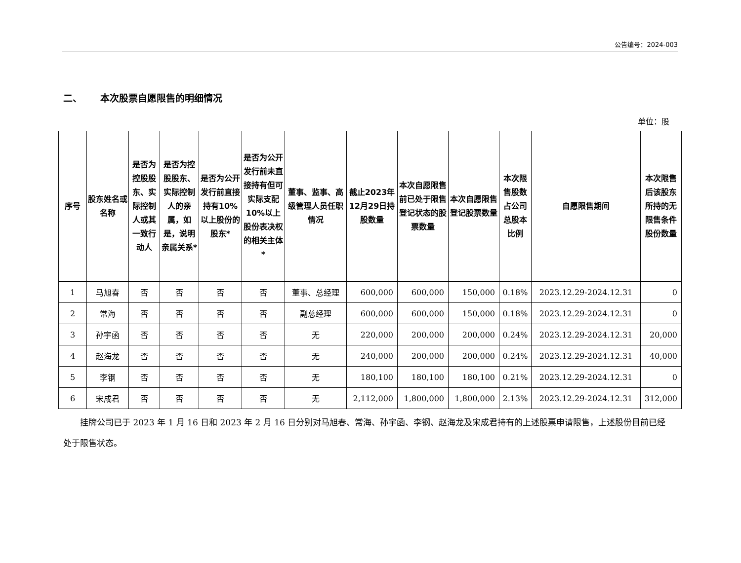公告编号：2024-003
二、 本次股票自愿限售的明细情况
单位：股
| 序号 | 股东姓名或名称 | 是否为控股股东、实际控制人或其一致行动人 | 是否为控股股东、实际控制人的亲属，如是，说明亲属关系* | 是否为公开发行前直接持有10%以上股份的股东* | 是否为公开发行前未直接持有但可实际支配10%以上股份表决权的相关主体* | 董事、监事、高级管理人员任职情况 | 截止2023年12月29日持股数量 | 本次自愿限售前已处于限售登记状态的股票数量 | 本次自愿限售登记股票数量 | 本次限售股数占公司总股本比例 | 自愿限售期间 | 本次限售后该股东所持的无限售条件股份数量 |
| --- | --- | --- | --- | --- | --- | --- | --- | --- | --- | --- | --- | --- |
| 1 | 马旭春 | 否 | 否 | 否 | 否 | 董事、总经理 | 600,000 | 600,000 | 150,000 | 0.18% | 2023.12.29-2024.12.31 | 0 |
| 2 | 常海 | 否 | 否 | 否 | 否 | 副总经理 | 600,000 | 600,000 | 150,000 | 0.18% | 2023.12.29-2024.12.31 | 0 |
| 3 | 孙宇函 | 否 | 否 | 否 | 否 | 无 | 220,000 | 200,000 | 200,000 | 0.24% | 2023.12.29-2024.12.31 | 20,000 |
| 4 | 赵海龙 | 否 | 否 | 否 | 否 | 无 | 240,000 | 200,000 | 200,000 | 0.24% | 2023.12.29-2024.12.31 | 40,000 |
| 5 | 李钢 | 否 | 否 | 否 | 否 | 无 | 180,100 | 180,100 | 180,100 | 0.21% | 2023.12.29-2024.12.31 | 0 |
| 6 | 宋成君 | 否 | 否 | 否 | 否 | 无 | 2,112,000 | 1,800,000 | 1,800,000 | 2.13% | 2023.12.29-2024.12.31 | 312,000 |
挂牌公司已于 2023 年 1 月 16 日和 2023 年 2 月 16 日分别对马旭春、常海、孙宇函、李钢、赵海龙及宋成君持有的上述股票申请限售，上述股份目前已经处于限售状态。